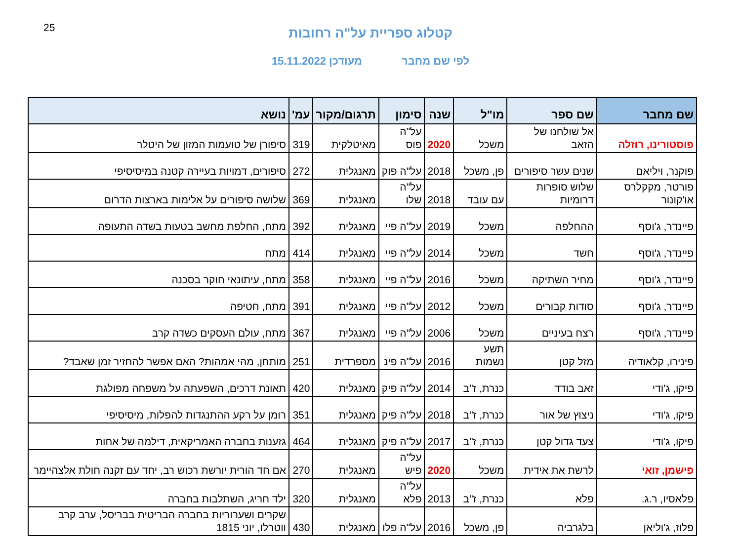25
קטלוג ספריית על"ה רחובות
לפי שם מחבר מעודכן 15.11.2022
| שם מחבר | שם ספר | מו"ל | שנה | סימון | תרגום/מקור | עמ' | נושא |
| --- | --- | --- | --- | --- | --- | --- | --- |
| פוסטורינו, רוזלה | אל שולחנו של הזאב | משכל | 2020 | על"ה פוס | מאיטלקית | 319 | סיפורן של טועמות המזון של היטלר |
| פוקנר, ויליאם | שנים עשר סיפורים | פן, משכל | 2018 | על"ה פוק | מאנגלית | 272 | סיפורים, דמויות בעיירה קטנה במיסיסיפי |
| פורטר, מקקלרס או'קונור | שלוש סופרות דרומיות | עם עובד | 2018 | על"ה שלו | מאנגלית | 369 | שלושה סיפורים על אלימות בארצות הדרום |
| פיינדר, ג'וסף | ההחלפה | משכל | 2019 | על"ה פיי | מאנגלית | 392 | מתח, החלפת מחשב בטעות בשדה התעופה |
| פיינדר, ג'וסף | חשד | משכל | 2014 | על"ה פיי | מאנגלית | 414 | מתח |
| פיינדר, ג'וסף | מחיר השתיקה | משכל | 2016 | על"ה פיי | מאנגלית | 358 | מתח, עיתונאי חוקר בסכנה |
| פיינדר, ג'וסף | סודות קבורים | משכל | 2012 | על"ה פיי | מאנגלית | 391 | מתח, חטיפה |
| פיינדר, ג'וסף | רצח בעיניים | משכל | 2006 | על"ה פיי | מאנגלית | 367 | מתח, עולם העסקים כשדה קרב |
| פינירו, קלאודיה | מזל קטן | תשע נשמות | 2016 | על"ה פינ | מספרדית | 251 | מותחן, מהי אמהות? האם אפשר להחזיר זמן שאבד? |
| פיקו, ג'ודי | זאב בודד | כנרת, ז"ב | 2014 | על"ה פיק | מאנגלית | 420 | תאונת דרכים, השפעתה על משפחה מפולגת |
| פיקו, ג'ודי | ניצוץ של אור | כנרת, ז"ב | 2018 | על"ה פיק | מאנגלית | 351 | רומן על רקע ההתנגדות להפלות, מיסיסיפי |
| פיקו, ג'ודי | צעד גדול קטן | כנרת, ז"ב | 2017 | על"ה פיק | מאנגלית | 464 | גזענות בחברה האמריקאית, דילמה של אחות |
| פישמן, זואי | לרשת את אידית | משכל | 2020 | על"ה פיש | מאנגלית | 270 | אם חד הורית יורשת רכוש רב, יחד עם זקנה חולת אלצהיימר |
| פלאסיו, ר.ג. | פלא | כנרת, ז"ב | 2013 | על"ה פלא | מאנגלית | 320 | ילד חריג, השתלבות בחברה |
| פלוז, ג'וליאן | בלגרביה | פן, משכל | 2016 | על"ה פלו | מאנגלית | 430 | שקרים ושערוריות בחברה הבריטית בבריסל, ערב קרב ווטרלו, יוני 1815 |